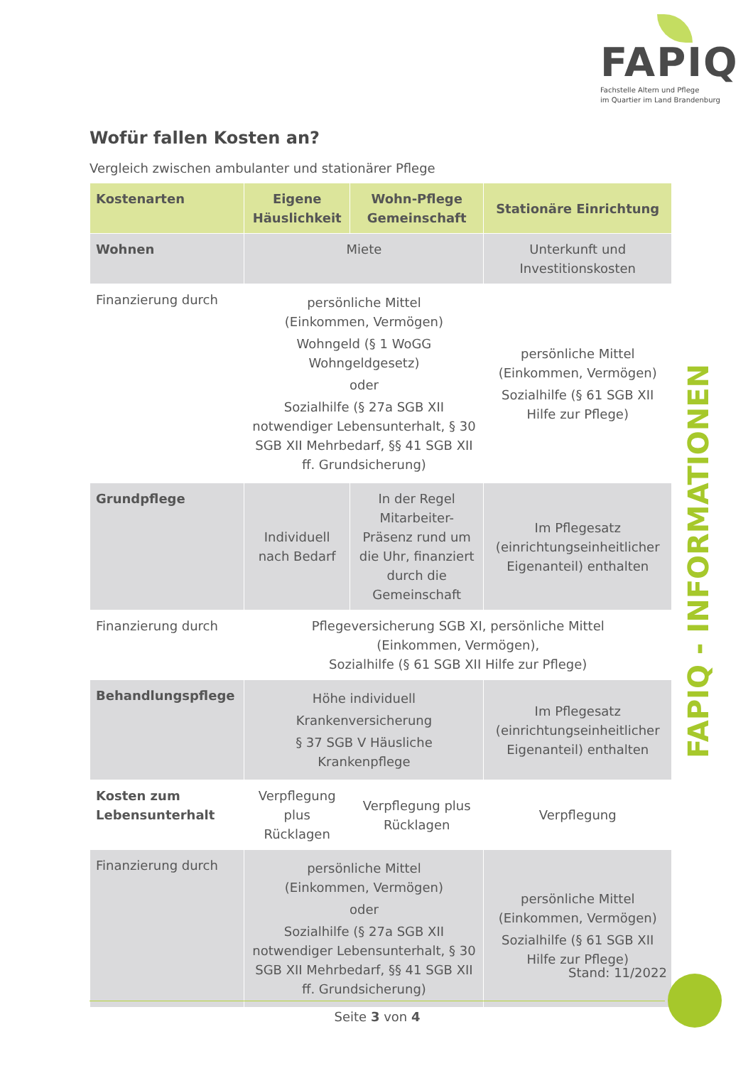FAPIQ
Fachstelle Altern und Pflege
im Quartier im Land Brandenburg
Wofür fallen Kosten an?
Vergleich zwischen ambulanter und stationärer Pflege
| Kostenarten | Eigene Häuslichkeit | Wohn-Pflege Gemeinschaft | Stationäre Einrichtung |
| --- | --- | --- | --- |
| Wohnen | Miete | | Unterkunft und Investitionskosten |
| Finanzierung durch | persönliche Mittel (Einkommen, Vermögen) Wohngeld (§ 1 WoGG Wohngeldgesetz) oder Sozialhilfe (§ 27a SGB XII notwendiger Lebensunterhalt, § 30 SGB XII Mehrbedarf, §§ 41 SGB XII ff. Grundsicherung) | | persönliche Mittel (Einkommen, Vermögen) Sozialhilfe (§ 61 SGB XII Hilfe zur Pflege) |
| Grundpflege | Individuell nach Bedarf | In der Regel Mitarbeiter-Präsenz rund um die Uhr, finanziert durch die Gemeinschaft | Im Pflegesatz (einrichtungseinheitlicher Eigenanteil) enthalten |
| Finanzierung durch | Pflegeversicherung SGB XI, persönliche Mittel (Einkommen, Vermögen), Sozialhilfe (§ 61 SGB XII Hilfe zur Pflege) | | |
| Behandlungspflege | Höhe individuell Krankenversicherung § 37 SGB V Häusliche Krankenpflege | | Im Pflegesatz (einrichtungseinheitlicher Eigenanteil) enthalten |
| Kosten zum Lebensunterhalt | Verpflegung plus Rücklagen | Verpflegung plus Rücklagen | Verpflegung |
| Finanzierung durch | persönliche Mittel (Einkommen, Vermögen) oder Sozialhilfe (§ 27a SGB XII notwendiger Lebensunterhalt, § 30 SGB XII Mehrbedarf, §§ 41 SGB XII ff. Grundsicherung) | | persönliche Mittel (Einkommen, Vermögen) Sozialhilfe (§ 61 SGB XII Hilfe zur Pflege) |
FAPIQ - INFORMATIONEN
Stand: 11/2022
Seite 3 von 4